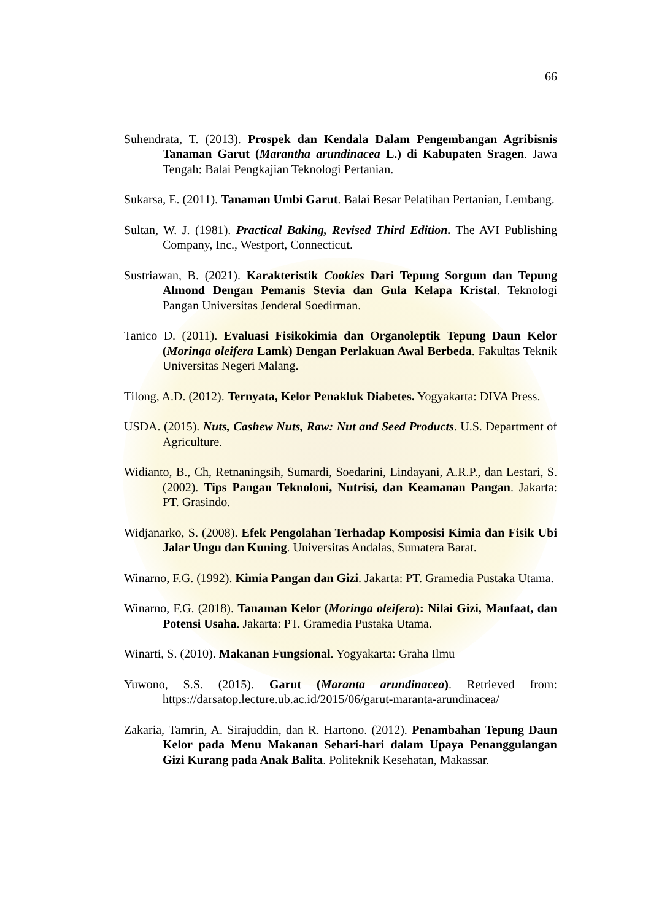66
Suhendrata, T. (2013). Prospek dan Kendala Dalam Pengembangan Agribisnis Tanaman Garut (Marantha arundinacea L.) di Kabupaten Sragen. Jawa Tengah: Balai Pengkajian Teknologi Pertanian.
Sukarsa, E. (2011). Tanaman Umbi Garut. Balai Besar Pelatihan Pertanian, Lembang.
Sultan, W. J. (1981). Practical Baking, Revised Third Edition. The AVI Publishing Company, Inc., Westport, Connecticut.
Sustriawan, B. (2021). Karakteristik Cookies Dari Tepung Sorgum dan Tepung Almond Dengan Pemanis Stevia dan Gula Kelapa Kristal. Teknologi Pangan Universitas Jenderal Soedirman.
Tanico D. (2011). Evaluasi Fisikokimia dan Organoleptik Tepung Daun Kelor (Moringa oleifera Lamk) Dengan Perlakuan Awal Berbeda. Fakultas Teknik Universitas Negeri Malang.
Tilong, A.D. (2012). Ternyata, Kelor Penakluk Diabetes. Yogyakarta: DIVA Press.
USDA. (2015). Nuts, Cashew Nuts, Raw: Nut and Seed Products. U.S. Department of Agriculture.
Widianto, B., Ch, Retnaningsih, Sumardi, Soedarini, Lindayani, A.R.P., dan Lestari, S. (2002). Tips Pangan Teknoloni, Nutrisi, dan Keamanan Pangan. Jakarta: PT. Grasindo.
Widjanarko, S. (2008). Efek Pengolahan Terhadap Komposisi Kimia dan Fisik Ubi Jalar Ungu dan Kuning. Universitas Andalas, Sumatera Barat.
Winarno, F.G. (1992). Kimia Pangan dan Gizi. Jakarta: PT. Gramedia Pustaka Utama.
Winarno, F.G. (2018). Tanaman Kelor (Moringa oleifera): Nilai Gizi, Manfaat, dan Potensi Usaha. Jakarta: PT. Gramedia Pustaka Utama.
Winarti, S. (2010). Makanan Fungsional. Yogyakarta: Graha Ilmu
Yuwono, S.S. (2015). Garut (Maranta arundinacea). Retrieved from: https://darsatop.lecture.ub.ac.id/2015/06/garut-maranta-arundinacea/
Zakaria, Tamrin, A. Sirajuddin, dan R. Hartono. (2012). Penambahan Tepung Daun Kelor pada Menu Makanan Sehari-hari dalam Upaya Penanggulangan Gizi Kurang pada Anak Balita. Politeknik Kesehatan, Makassar.